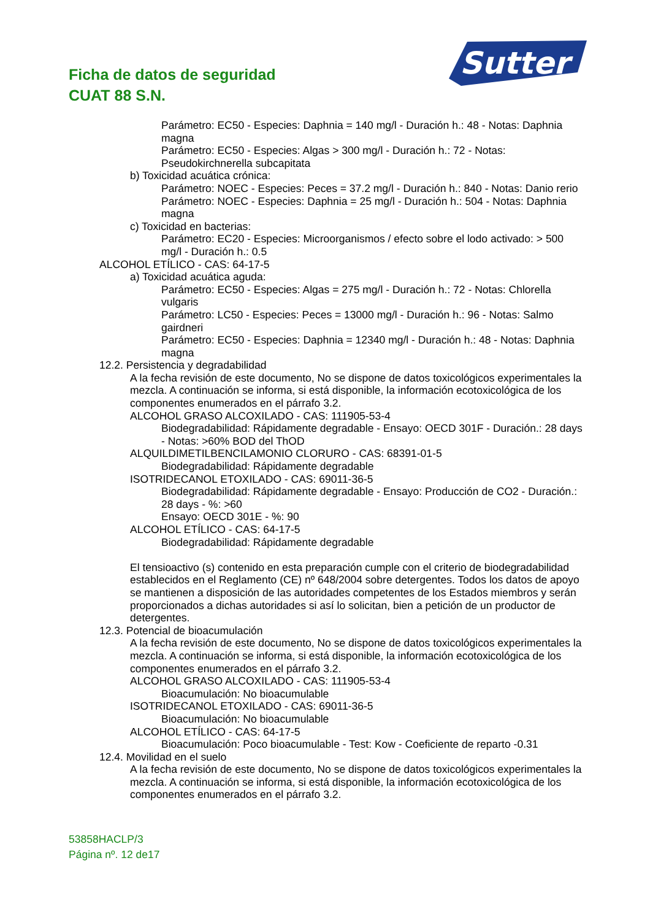Ficha de datos de seguridad
CUAT 88 S.N.
Sutter
Parámetro: EC50 - Especies: Daphnia = 140 mg/l - Duración h.: 48 - Notas: Daphnia magna
Parámetro: EC50 - Especies: Algas > 300 mg/l - Duración h.: 72 - Notas: Pseudokirchnerella subcapitata
b) Toxicidad acuática crónica:
Parámetro: NOEC - Especies: Peces = 37.2 mg/l - Duración h.: 840 - Notas: Danio rerio
Parámetro: NOEC - Especies: Daphnia = 25 mg/l - Duración h.: 504 - Notas: Daphnia magna
c) Toxicidad en bacterias:
Parámetro: EC20 - Especies: Microorganismos / efecto sobre el lodo activado: > 500 mg/l - Duración h.: 0.5
ALCOHOL ETÍLICO - CAS: 64-17-5
a) Toxicidad acuática aguda:
Parámetro: EC50 - Especies: Algas = 275 mg/l - Duración h.: 72 - Notas: Chlorella vulgaris
Parámetro: LC50 - Especies: Peces = 13000 mg/l - Duración h.: 96 - Notas: Salmo gairdneri
Parámetro: EC50 - Especies: Daphnia = 12340 mg/l - Duración h.: 48 - Notas: Daphnia magna
12.2. Persistencia y degradabilidad
A la fecha revisión de este documento, No se dispone de datos toxicológicos experimentales la mezcla. A continuación se informa, si está disponible, la información ecotoxicológica de los componentes enumerados en el párrafo 3.2.
ALCOHOL GRASO ALCOXILADO - CAS: 111905-53-4
Biodegradabilidad: Rápidamente degradable - Ensayo: OECD 301F - Duración.: 28 days - Notas: >60% BOD del ThOD
ALQUILDIMETILBENCILAMONIO CLORURO - CAS: 68391-01-5
Biodegradabilidad: Rápidamente degradable
ISOTRIDECANOL ETOXILADO - CAS: 69011-36-5
Biodegradabilidad: Rápidamente degradable - Ensayo: Producción de CO2 - Duración.: 28 days - %: >60
Ensayo: OECD 301E - %: 90
ALCOHOL ETÍLICO - CAS: 64-17-5
Biodegradabilidad: Rápidamente degradable
El tensioactivo (s) contenido en esta preparación cumple con el criterio de biodegradabilidad establecidos en el Reglamento (CE) nº 648/2004 sobre detergentes. Todos los datos de apoyo se mantienen a disposición de las autoridades competentes de los Estados miembros y serán proporcionados a dichas autoridades si así lo solicitan, bien a petición de un productor de detergentes.
12.3. Potencial de bioacumulación
A la fecha revisión de este documento, No se dispone de datos toxicológicos experimentales la mezcla. A continuación se informa, si está disponible, la información ecotoxicológica de los componentes enumerados en el párrafo 3.2.
ALCOHOL GRASO ALCOXILADO - CAS: 111905-53-4
Bioacumulación: No bioacumulable
ISOTRIDECANOL ETOXILADO - CAS: 69011-36-5
Bioacumulación: No bioacumulable
ALCOHOL ETÍLICO - CAS: 64-17-5
Bioacumulación: Poco bioacumulable - Test: Kow - Coeficiente de reparto -0.31
12.4. Movilidad en el suelo
A la fecha revisión de este documento, No se dispone de datos toxicológicos experimentales la mezcla. A continuación se informa, si está disponible, la información ecotoxicológica de los componentes enumerados en el párrafo 3.2.
53858HACLP/3
Página nº. 12 de17